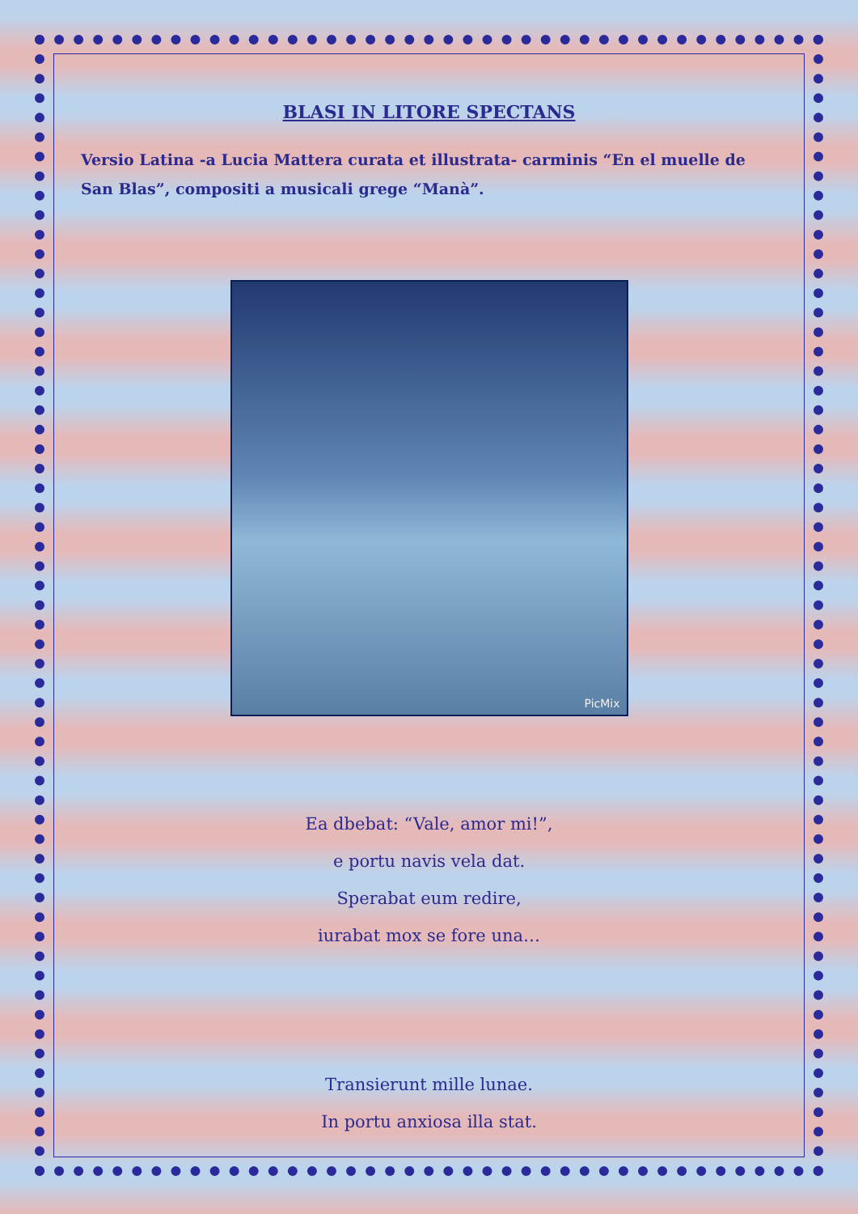BLASI IN LITORE SPECTANS
Versio Latina -a Lucia Mattera curata et illustrata- carminis “En el muelle de San Blas”, compositi a musicali grege “Manà”.
PicMix
Ea dbebat: “Vale, amor mi!”,
e portu navis vela dat.
Sperabat eum redire,
iurabat mox se fore una…
Transierunt mille lunae.
In portu anxiosa illa stat.